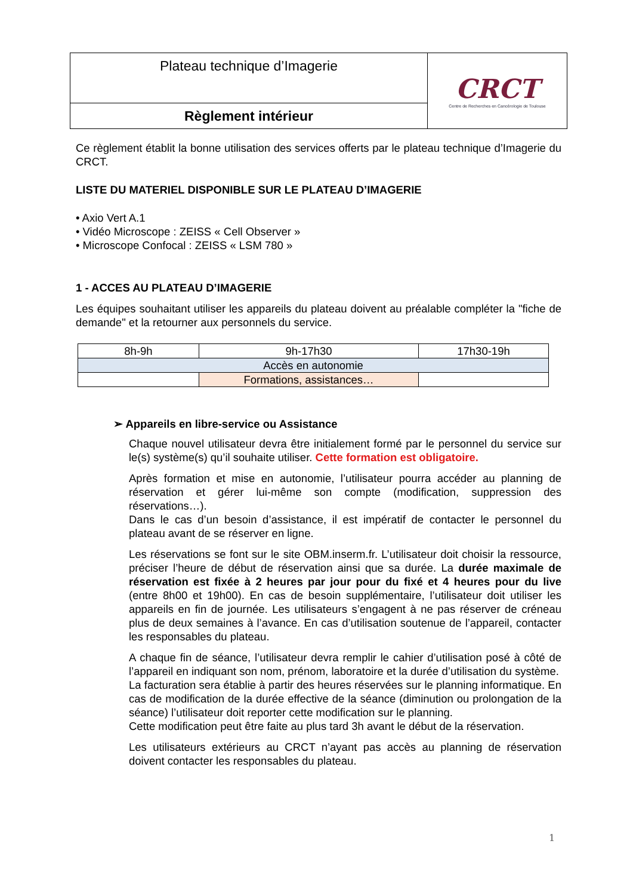| Plateau technique d’Imagerie | CRCT Centre de Recherches en Cancérologie de Toulouse |
| Règlement intérieur | |
Ce règlement établit la bonne utilisation des services offerts par le plateau technique d’Imagerie du CRCT.
LISTE DU MATERIEL DISPONIBLE SUR LE PLATEAU D’IMAGERIE
• Axio Vert A.1
• Vidéo Microscope : ZEISS « Cell Observer »
• Microscope Confocal : ZEISS « LSM 780 »
1 - ACCES AU PLATEAU D’IMAGERIE
Les équipes souhaitant utiliser les appareils du plateau doivent au préalable compléter la "fiche de demande" et la retourner aux personnels du service.
| 8h-9h | 9h-17h30 | 17h30-19h |
| Accès en autonomie | | |
| | Formations, assistances… | |
➢ Appareils en libre-service ou Assistance
Chaque nouvel utilisateur devra être initialement formé par le personnel du service sur le(s) système(s) qu’il souhaite utiliser. Cette formation est obligatoire.
Après formation et mise en autonomie, l’utilisateur pourra accéder au planning de réservation et gérer lui-même son compte (modification, suppression des réservations…).
Dans le cas d’un besoin d’assistance, il est impératif de contacter le personnel du plateau avant de se réserver en ligne.
Les réservations se font sur le site OBM.inserm.fr. L’utilisateur doit choisir la ressource, préciser l’heure de début de réservation ainsi que sa durée. La durée maximale de réservation est fixée à 2 heures par jour pour du fixé et 4 heures pour du live (entre 8h00 et 19h00). En cas de besoin supplémentaire, l’utilisateur doit utiliser les appareils en fin de journée. Les utilisateurs s’engagent à ne pas réserver de créneau plus de deux semaines à l’avance. En cas d’utilisation soutenue de l’appareil, contacter les responsables du plateau.
A chaque fin de séance, l’utilisateur devra remplir le cahier d’utilisation posé à côté de l’appareil en indiquant son nom, prénom, laboratoire et la durée d’utilisation du système.
La facturation sera établie à partir des heures réservées sur le planning informatique. En cas de modification de la durée effective de la séance (diminution ou prolongation de la séance) l’utilisateur doit reporter cette modification sur le planning.
Cette modification peut être faite au plus tard 3h avant le début de la réservation.
Les utilisateurs extérieurs au CRCT n’ayant pas accès au planning de réservation doivent contacter les responsables du plateau.
1